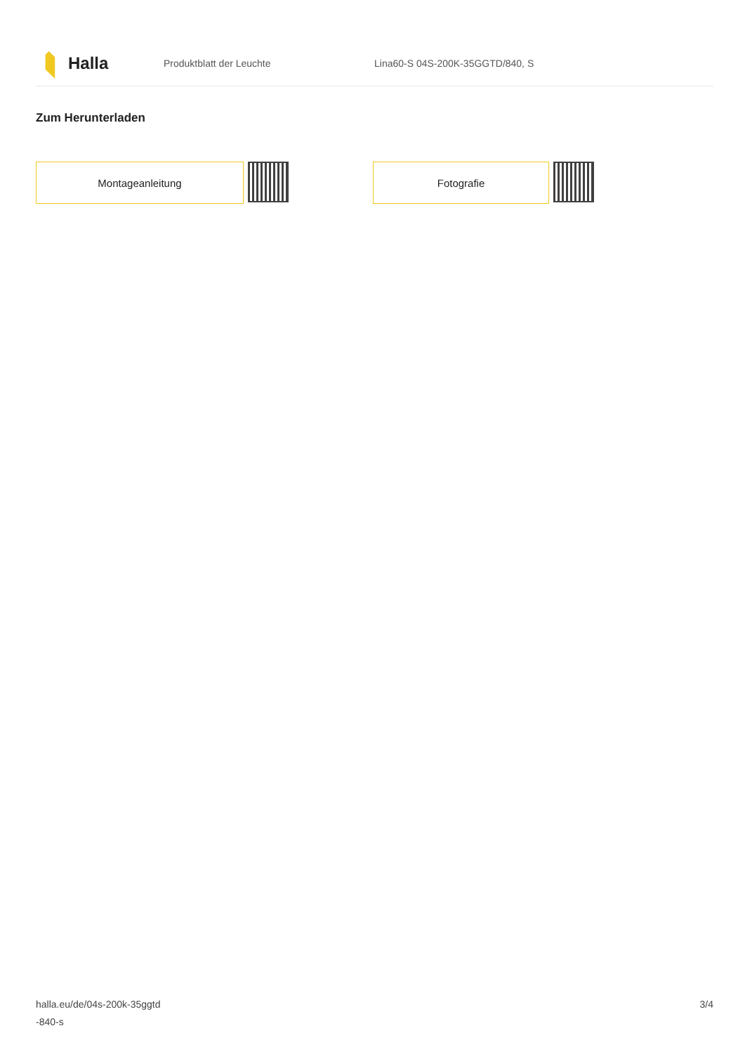Halla
Produktblatt der Leuchte
Lina60-S 04S-200K-35GGTD/840, S
Zum Herunterladen
Montageanleitung Fotografie
halla.eu/de/04s-200k-35ggtd
-840-s
3/4